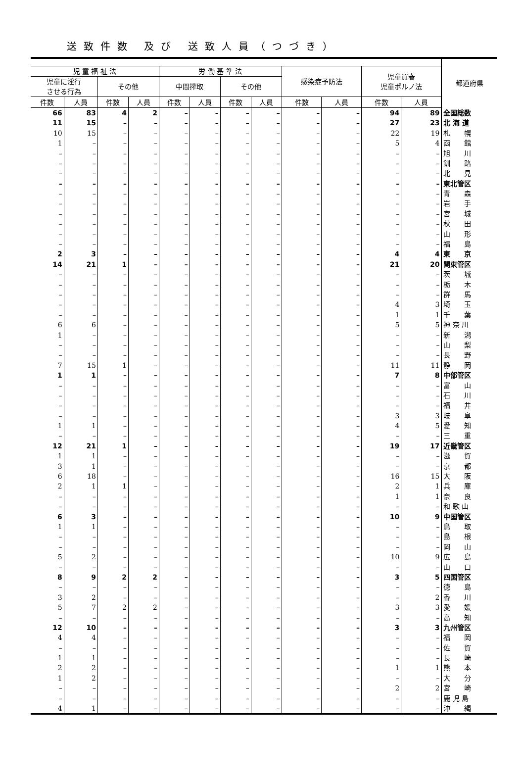送致件数 及び 送致人員（つづき）
| | | | | | | | | | | | | 都道府県 |
| --- | --- | --- | --- | --- | --- | --- | --- | --- | --- | --- | --- | --- |
| 児 童 福 祉 法 | | | | 労 働 基 準 法 | | | | 感染症予防法 | | 児童買春 児童ポルノ法 | | |
| 児童に淫行 させる行為 | | その他 | | 中間搾取 | | その他 | | | | | | |
| 件数 | 人員 | 件数 | 人員 | 件数 | 人員 | 件数 | 人員 | 件数 | 人員 | 件数 | 人員 | |
| 66 | 83 | 4 | 2 | – | – | – | – | – | – | 94 | 89 | 全国総数 |
| 11 | 15 | – | – | – | – | – | – | – | – | 27 | 23 | 北 海 道 |
| 10 | 15 | – | – | – | – | – | – | – | – | 22 | 19 | 札 幌 |
| 1 | – | – | – | – | – | – | – | – | – | 5 | 4 | 函 館 |
| – | – | – | – | – | – | – | – | – | – | – | – | 旭 川 |
| – | – | – | – | – | – | – | – | – | – | – | – | 釧 路 |
| – | – | – | – | – | – | – | – | – | – | – | – | 北 見 |
| – | – | – | – | – | – | – | – | – | – | – | – | 東北管区 |
| – | – | – | – | – | – | – | – | – | – | – | – | 青 森 |
| – | – | – | – | – | – | – | – | – | – | – | – | 岩 手 |
| – | – | – | – | – | – | – | – | – | – | – | – | 宮 城 |
| – | – | – | – | – | – | – | – | – | – | – | – | 秋 田 |
| – | – | – | – | – | – | – | – | – | – | – | – | 山 形 |
| – | – | – | – | – | – | – | – | – | – | – | – | 福 島 |
| 2 | 3 | – | – | – | – | – | – | – | – | 4 | 4 | 東 京 |
| 14 | 21 | 1 | – | – | – | – | – | – | – | 21 | 20 | 関東管区 |
| – | – | – | – | – | – | – | – | – | – | – | – | 茨 城 |
| – | – | – | – | – | – | – | – | – | – | – | – | 栃 木 |
| – | – | – | – | – | – | – | – | – | – | – | – | 群 馬 |
| – | – | – | – | – | – | – | – | – | – | 4 | 3 | 埼 玉 |
| – | – | – | – | – | – | – | – | – | – | 1 | 1 | 千 葉 |
| 6 | 6 | – | – | – | – | – | – | – | – | 5 | 5 | 神 奈 川 |
| 1 | – | – | – | – | – | – | – | – | – | – | – | 新 潟 |
| – | – | – | – | – | – | – | – | – | – | – | – | 山 梨 |
| – | – | – | – | – | – | – | – | – | – | – | – | 長 野 |
| 7 | 15 | 1 | – | – | – | – | – | – | – | 11 | 11 | 静 岡 |
| 1 | 1 | – | – | – | – | – | – | – | – | 7 | 8 | 中部管区 |
| – | – | – | – | – | – | – | – | – | – | – | – | 富 山 |
| – | – | – | – | – | – | – | – | – | – | – | – | 石 川 |
| – | – | – | – | – | – | – | – | – | – | – | – | 福 井 |
| – | – | – | – | – | – | – | – | – | – | 3 | 3 | 岐 阜 |
| 1 | 1 | – | – | – | – | – | – | – | – | 4 | 5 | 愛 知 |
| – | – | – | – | – | – | – | – | – | – | – | – | 三 重 |
| 12 | 21 | 1 | – | – | – | – | – | – | – | 19 | 17 | 近畿管区 |
| 1 | 1 | – | – | – | – | – | – | – | – | – | – | 滋 賀 |
| 3 | 1 | – | – | – | – | – | – | – | – | – | – | 京 都 |
| 6 | 18 | – | – | – | – | – | – | – | – | 16 | 15 | 大 阪 |
| 2 | 1 | 1 | – | – | – | – | – | – | – | 2 | 1 | 兵 庫 |
| – | – | – | – | – | – | – | – | – | – | 1 | 1 | 奈 良 |
| – | – | – | – | – | – | – | – | – | – | – | – | 和 歌 山 |
| 6 | 3 | – | – | – | – | – | – | – | – | 10 | 9 | 中国管区 |
| 1 | 1 | – | – | – | – | – | – | – | – | – | – | 鳥 取 |
| – | – | – | – | – | – | – | – | – | – | – | – | 島 根 |
| – | – | – | – | – | – | – | – | – | – | – | – | 岡 山 |
| 5 | 2 | – | – | – | – | – | – | – | – | 10 | 9 | 広 島 |
| – | – | – | – | – | – | – | – | – | – | – | – | 山 口 |
| 8 | 9 | 2 | 2 | – | – | – | – | – | – | 3 | 5 | 四国管区 |
| – | – | – | – | – | – | – | – | – | – | – | – | 徳 島 |
| 3 | 2 | – | – | – | – | – | – | – | – | – | 2 | 香 川 |
| 5 | 7 | 2 | 2 | – | – | – | – | – | – | 3 | 3 | 愛 媛 |
| – | – | – | – | – | – | – | – | – | – | – | – | 高 知 |
| 12 | 10 | – | – | – | – | – | – | – | – | 3 | 3 | 九州管区 |
| 4 | 4 | – | – | – | – | – | – | – | – | – | – | 福 岡 |
| – | – | – | – | – | – | – | – | – | – | – | – | 佐 賀 |
| 1 | 1 | – | – | – | – | – | – | – | – | – | – | 長 崎 |
| 2 | 2 | – | – | – | – | – | – | – | – | 1 | 1 | 熊 本 |
| 1 | 2 | – | – | – | – | – | – | – | – | – | – | 大 分 |
| – | – | – | – | – | – | – | – | – | – | 2 | 2 | 宮 崎 |
| – | – | – | – | – | – | – | – | – | – | – | – | 鹿 児 島 |
| 4 | 1 | – | – | – | – | – | – | – | – | – | – | 沖 縄 |